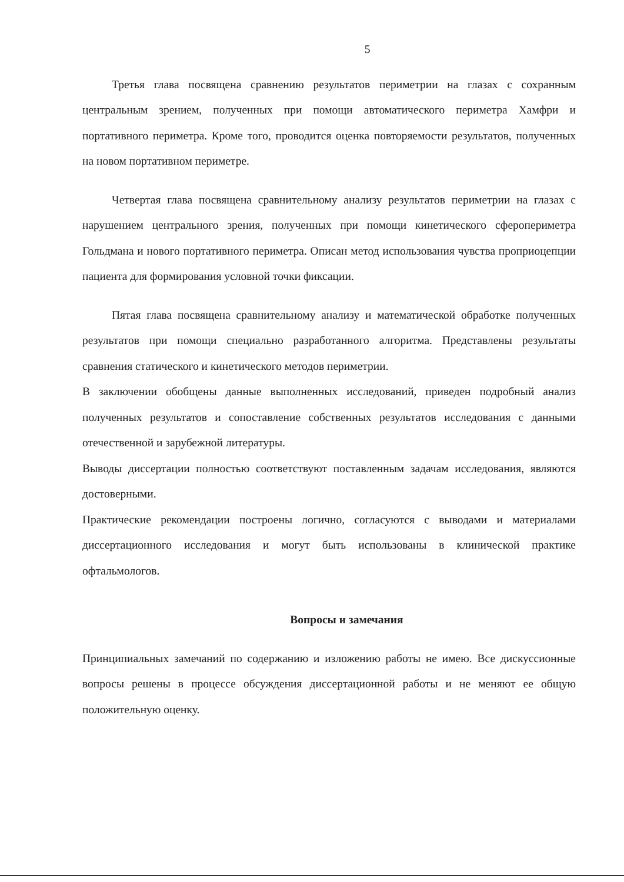5
Третья глава посвящена сравнению результатов периметрии на глазах с сохранным центральным зрением, полученных при помощи автоматического периметра Хамфри и портативного периметра. Кроме того, проводится оценка повторяемости результатов, полученных на новом портативном периметре.
Четвертая глава посвящена сравнительному анализу результатов периметрии на глазах с нарушением центрального зрения, полученных при помощи кинетического сферопериметра Гольдмана и нового портативного периметра. Описан метод использования чувства проприоцепции пациента для формирования условной точки фиксации.
Пятая глава посвящена сравнительному анализу и математической обработке полученных результатов при помощи специально разработанного алгоритма. Представлены результаты сравнения статического и кинетического методов периметрии.
В заключении обобщены данные выполненных исследований, приведен подробный анализ полученных результатов и сопоставление собственных результатов исследования с данными отечественной и зарубежной литературы.
Выводы диссертации полностью соответствуют поставленным задачам исследования, являются достоверными.
Практические рекомендации построены логично, согласуются с выводами и материалами диссертационного исследования и могут быть использованы в клинической практике офтальмологов.
Вопросы и замечания
Принципиальных замечаний по содержанию и изложению работы не имею. Все дискуссионные вопросы решены в процессе обсуждения диссертационной работы и не меняют ее общую положительную оценку.